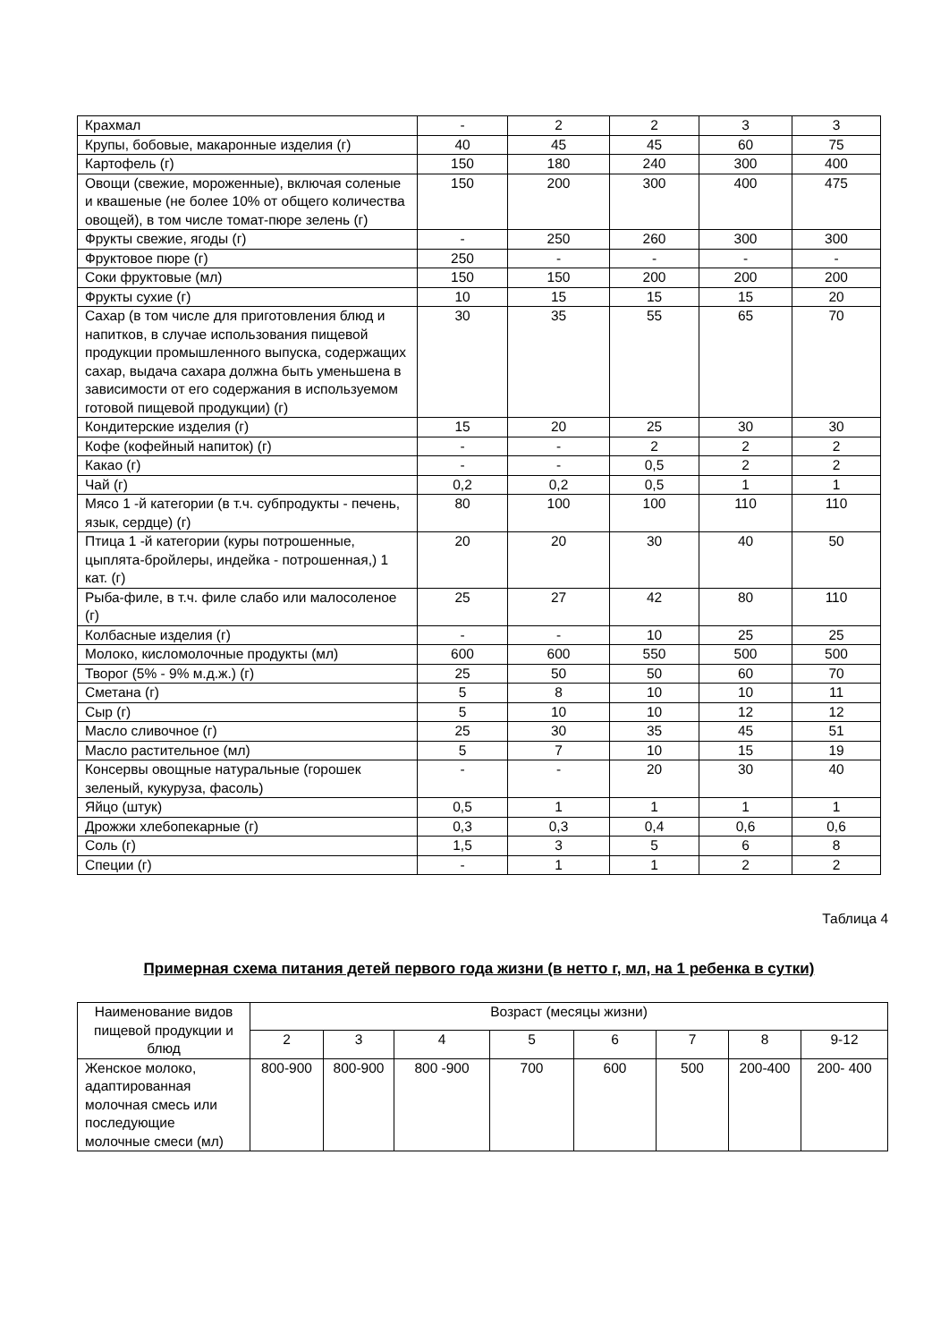| Крахмал | - | 2 | 2 | 3 | 3 |
| Крупы, бобовые, макаронные изделия (г) | 40 | 45 | 45 | 60 | 75 |
| Картофель (г) | 150 | 180 | 240 | 300 | 400 |
| Овощи (свежие, мороженные), включая соленые и квашеные (не более 10% от общего количества овощей), в том числе томат-пюре зелень (г) | 150 | 200 | 300 | 400 | 475 |
| Фрукты свежие, ягоды (г) | - | 250 | 260 | 300 | 300 |
| Фруктовое пюре (г) | 250 | - | - | - | - |
| Соки фруктовые (мл) | 150 | 150 | 200 | 200 | 200 |
| Фрукты сухие (г) | 10 | 15 | 15 | 15 | 20 |
| Сахар (в том числе для приготовления блюд и напитков, в случае использования пищевой продукции промышленного выпуска, содержащих сахар, выдача сахара должна быть уменьшена в зависимости от его содержания в используемом готовой пищевой продукции) (г) | 30 | 35 | 55 | 65 | 70 |
| Кондитерские изделия (г) | 15 | 20 | 25 | 30 | 30 |
| Кофе (кофейный напиток) (г) | - | - | 2 | 2 | 2 |
| Какао (г) | - | - | 0,5 | 2 | 2 |
| Чай (г) | 0,2 | 0,2 | 0,5 | 1 | 1 |
| Мясо 1 -й категории (в т.ч. субпродукты - печень, язык, сердце) (г) | 80 | 100 | 100 | 110 | 110 |
| Птица 1 -й категории (куры потрошенные, цыплята-бройлеры, индейка - потрошенная,) 1 кат. (г) | 20 | 20 | 30 | 40 | 50 |
| Рыба-филе, в т.ч. филе слабо или малосоленое (г) | 25 | 27 | 42 | 80 | 110 |
| Колбасные изделия (г) | - | - | 10 | 25 | 25 |
| Молоко, кисломолочные продукты (мл) | 600 | 600 | 550 | 500 | 500 |
| Творог (5% - 9% м.д.ж.) (г) | 25 | 50 | 50 | 60 | 70 |
| Сметана (г) | 5 | 8 | 10 | 10 | 11 |
| Сыр (г) | 5 | 10 | 10 | 12 | 12 |
| Масло сливочное (г) | 25 | 30 | 35 | 45 | 51 |
| Масло растительное (мл) | 5 | 7 | 10 | 15 | 19 |
| Консервы овощные натуральные (горошек зеленый, кукуруза, фасоль) | - | - | 20 | 30 | 40 |
| Яйцо (штук) | 0,5 | 1 | 1 | 1 | 1 |
| Дрожжи хлебопекарные (г) | 0,3 | 0,3 | 0,4 | 0,6 | 0,6 |
| Соль (г) | 1,5 | 3 | 5 | 6 | 8 |
| Специи (г) | - | 1 | 1 | 2 | 2 |
Таблица 4
Примерная схема питания детей первого года жизни (в нетто г, мл, на 1 ребенка в сутки)
| Наименование видов пищевой продукции и блюд | Возраст (месяцы жизни) | | | | | | | |
| --- | --- | --- | --- | --- | --- | --- | --- | --- |
| | 2 | 3 | 4 | 5 | 6 | 7 | 8 | 9-12 |
| Женское молоко, адаптированная молочная смесь или последующие молочные смеси (мл) | 800-900 | 800-900 | 800 -900 | 700 | 600 | 500 | 200-400 | 200- 400 |